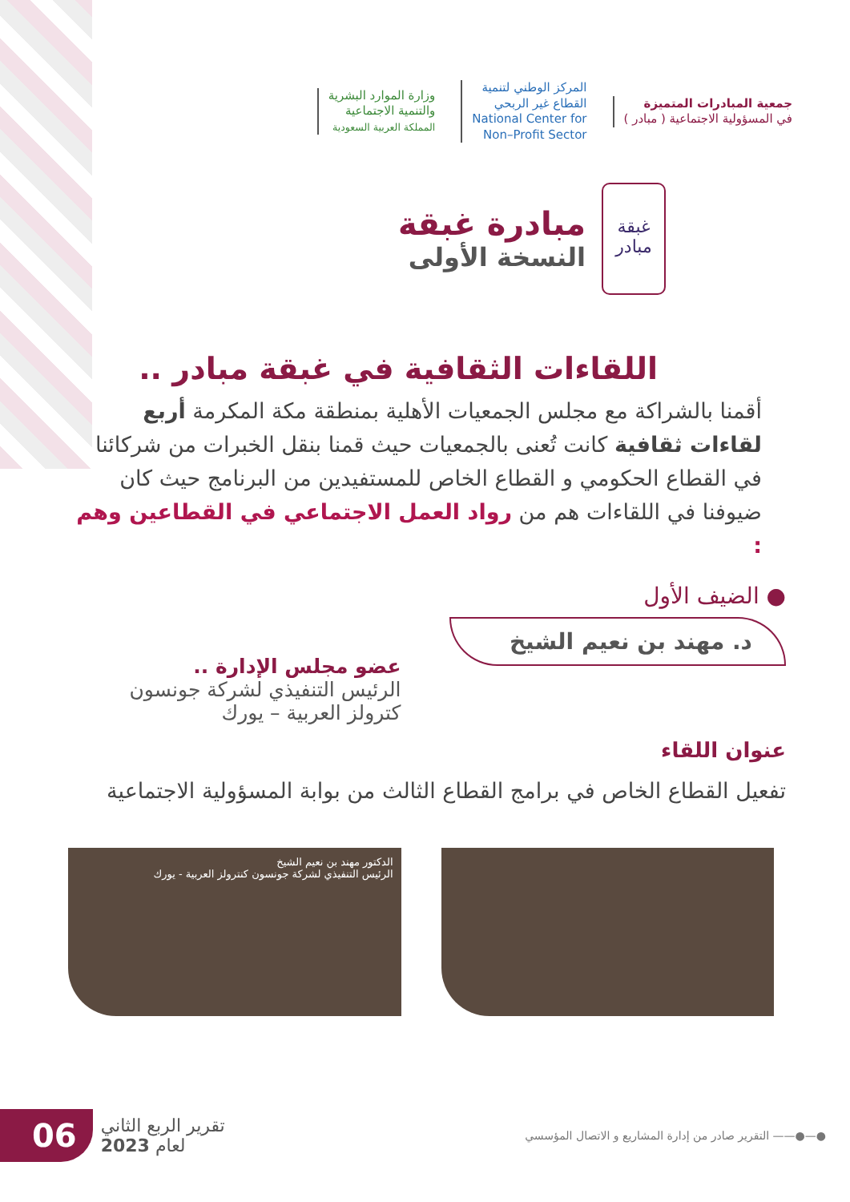جمعية المبادرات المتميزة
في المسؤولية الاجتماعية ( مبادر )
المركز الوطني لتنمية
القطاع غير الربحي
National Center for
Non–Profit Sector
وزارة الموارد البشرية
والتنمية الاجتماعية
المملكة العربية السعودية
غبقة
مبادر
مبادرة غبقة
النسخة الأولى
اللقاءات الثقافية في غبقة مبادر ..
أقمنا بالشراكة مع مجلس الجمعيات الأهلية بمنطقة مكة المكرمة أربع لقاءات ثقافية كانت تُعنى بالجمعيات حيث قمنا بنقل الخبرات من شركائنا في القطاع الحكومي و القطاع الخاص للمستفيدين من البرنامج حيث كان ضيوفنا في اللقاءات هم من رواد العمل الاجتماعي في القطاعين وهم :
● الضيف الأول
د. مهند بن نعيم الشيخ
عنوان اللقاء
عضو مجلس الإدارة ..
الرئيس التنفيذي لشركة جونسون
كترولز العربية – يورك
تفعيل القطاع الخاص في برامج القطاع الثالث من بوابة المسؤولية الاجتماعية
الدكتور مهند بن نعيم الشيخ
الرئيس التنفيذي لشركة جونسون كنترولز العربية - يورك
06 تقرير الربع الثاني
لعام 2023
التقرير صادر من إدارة المشاريع و الاتصال المؤسسي ——●—●